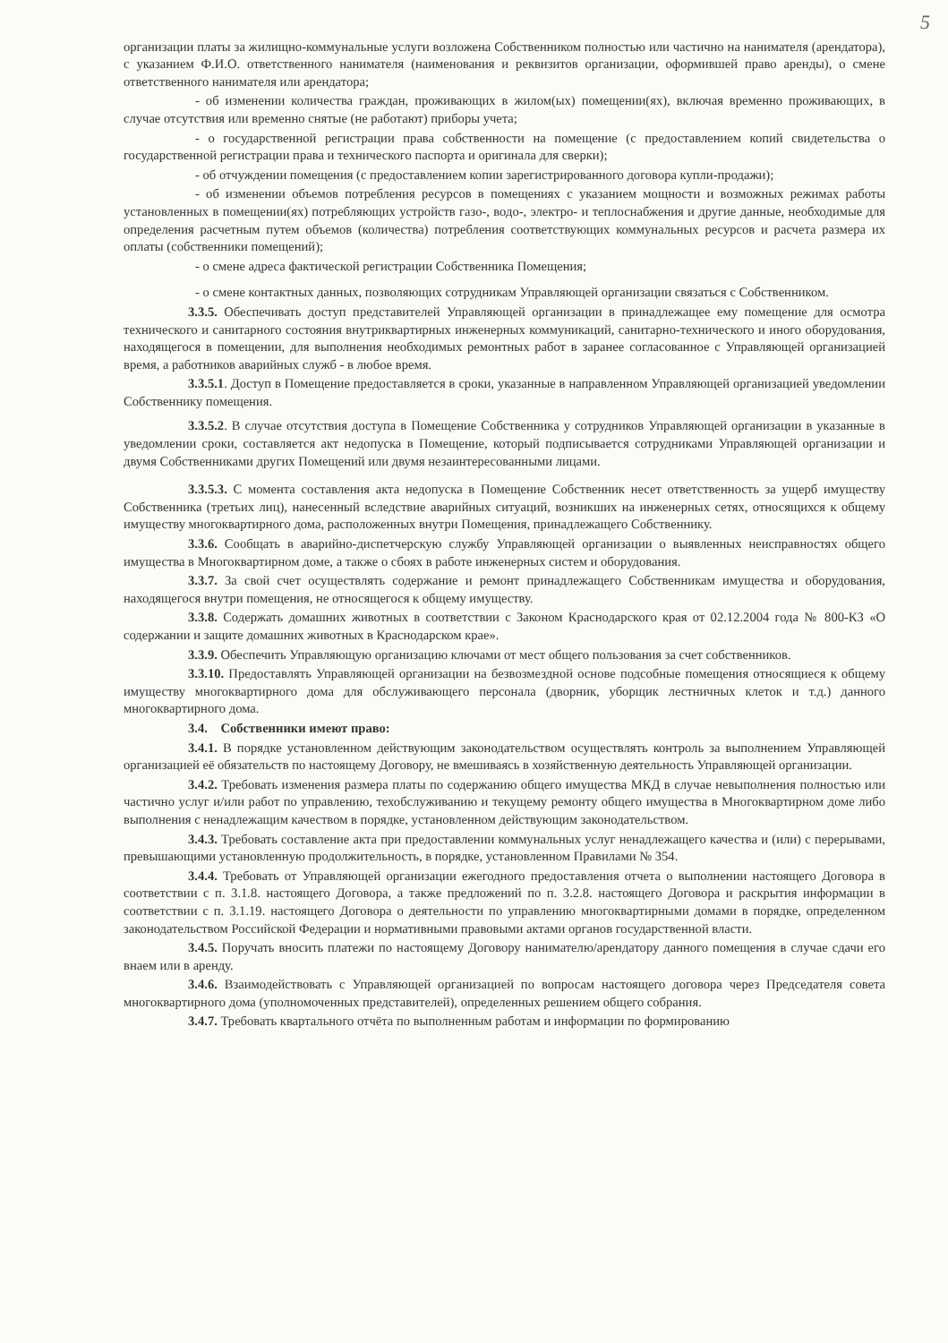5
организации платы за жилищно-коммунальные услуги возложена Собственником полностью или частично на нанимателя (арендатора), с указанием Ф.И.О. ответственного нанимателя (наименования и реквизитов организации, оформившей право аренды), о смене ответственного нанимателя или арендатора;
- об изменении количества граждан, проживающих в жилом(ых) помещении(ях), включая временно проживающих, в случае отсутствия или временно снятые (не работают) приборы учета;
- о государственной регистрации права собственности на помещение (с предоставлением копий свидетельства о государственной регистрации права и технического паспорта и оригинала для сверки);
- об отчуждении помещения (с предоставлением копии зарегистрированного договора купли-продажи);
- об изменении объемов потребления ресурсов в помещениях с указанием мощности и возможных режимах работы установленных в помещении(ях) потребляющих устройств газо-, водо-, электро- и теплоснабжения и другие данные, необходимые для определения расчетным путем объемов (количества) потребления соответствующих коммунальных ресурсов и расчета размера их оплаты (собственники помещений);
- о смене адреса фактической регистрации Собственника Помещения;
- о смене контактных данных, позволяющих сотрудникам Управляющей организации связаться с Собственником.
3.3.5. Обеспечивать доступ представителей Управляющей организации в принадлежащее ему помещение для осмотра технического и санитарного состояния внутриквартирных инженерных коммуникаций, санитарно-технического и иного оборудования, находящегося в помещении, для выполнения необходимых ремонтных работ в заранее согласованное с Управляющей организацией время, а работников аварийных служб - в любое время.
3.3.5.1. Доступ в Помещение предоставляется в сроки, указанные в направленном Управляющей организацией уведомлении Собственнику помещения.
3.3.5.2. В случае отсутствия доступа в Помещение Собственника у сотрудников Управляющей организации в указанные в уведомлении сроки, составляется акт недопуска в Помещение, который подписывается сотрудниками Управляющей организации и двумя Собственниками других Помещений или двумя незаинтересованными лицами.
3.3.5.3. С момента составления акта недопуска в Помещение Собственник несет ответственность за ущерб имуществу Собственника (третьих лиц), нанесенный вследствие аварийных ситуаций, возникших на инженерных сетях, относящихся к общему имуществу многоквартирного дома, расположенных внутри Помещения, принадлежащего Собственнику.
3.3.6. Сообщать в аварийно-диспетчерскую службу Управляющей организации о выявленных неисправностях общего имущества в Многоквартирном доме, а также о сбоях в работе инженерных систем и оборудования.
3.3.7. За свой счет осуществлять содержание и ремонт принадлежащего Собственникам имущества и оборудования, находящегося внутри помещения, не относящегося к общему имуществу.
3.3.8. Содержать домашних животных в соответствии с Законом Краснодарского края от 02.12.2004 года № 800-КЗ «О содержании и защите домашних животных в Краснодарском крае».
3.3.9. Обеспечить Управляющую организацию ключами от мест общего пользования за счет собственников.
3.3.10. Предоставлять Управляющей организации на безвозмездной основе подсобные помещения относящиеся к общему имуществу многоквартирного дома для обслуживающего персонала (дворник, уборщик лестничных клеток и т.д.) данного многоквартирного дома.
3.4. Собственники имеют право:
3.4.1. В порядке установленном действующим законодательством осуществлять контроль за выполнением Управляющей организацией её обязательств по настоящему Договору, не вмешиваясь в хозяйственную деятельность Управляющей организации.
3.4.2. Требовать изменения размера платы по содержанию общего имущества МКД в случае невыполнения полностью или частично услуг и/или работ по управлению, техобслуживанию и текущему ремонту общего имущества в Многоквартирном доме либо выполнения с ненадлежащим качеством в порядке, установленном действующим законодательством.
3.4.3. Требовать составление акта при предоставлении коммунальных услуг ненадлежащего качества и (или) с перерывами, превышающими установленную продолжительность, в порядке, установленном Правилами № 354.
3.4.4. Требовать от Управляющей организации ежегодного предоставления отчета о выполнении настоящего Договора в соответствии с п. 3.1.8. настоящего Договора, а также предложений по п. 3.2.8. настоящего Договора и раскрытия информации в соответствии с п. 3.1.19. настоящего Договора о деятельности по управлению многоквартирными домами в порядке, определенном законодательством Российской Федерации и нормативными правовыми актами органов государственной власти.
3.4.5. Поручать вносить платежи по настоящему Договору нанимателю/арендатору данного помещения в случае сдачи его внаем или в аренду.
3.4.6. Взаимодействовать с Управляющей организацией по вопросам настоящего договора через Председателя совета многоквартирного дома (уполномоченных представителей), определенных решением общего собрания.
3.4.7. Требовать квартального отчёта по выполненным работам и информации по формированию